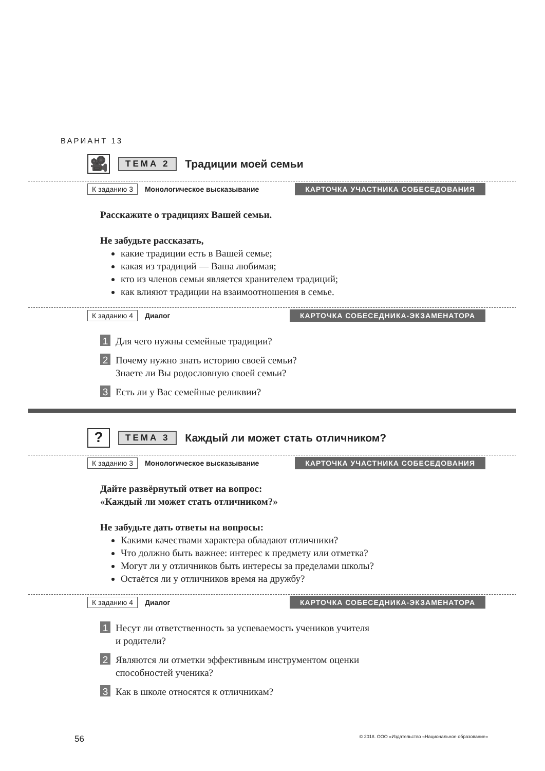ВАРИАНТ 13
🎥
ТЕМА 2
Традиции моей семьи
К заданию 3 Монологическое высказывание КАРТОЧКА УЧАСТНИКА СОБЕСЕДОВАНИЯ
Расскажите о традициях Вашей семьи.
Не забудьте рассказать,
какие традиции есть в Вашей семье;
какая из традиций — Ваша любимая;
кто из членов семьи является хранителем традиций;
как влияют традиции на взаимоотношения в семье.
К заданию 4 Диалог КАРТОЧКА СОБЕСЕДНИКА-ЭКЗАМЕНАТОРА
1 Для чего нужны семейные традиции?
2 Почему нужно знать историю своей семьи?
Знаете ли Вы родословную своей семьи?
3 Есть ли у Вас семейные реликвии?
?
ТЕМА 3
Каждый ли может стать отличником?
К заданию 3 Монологическое высказывание КАРТОЧКА УЧАСТНИКА СОБЕСЕДОВАНИЯ
Дайте развёрнутый ответ на вопрос:
«Каждый ли может стать отличником?»
Не забудьте дать ответы на вопросы:
Какими качествами характера обладают отличники?
Что должно быть важнее: интерес к предмету или отметка?
Могут ли у отличников быть интересы за пределами школы?
Остаётся ли у отличников время на дружбу?
К заданию 4 Диалог КАРТОЧКА СОБЕСЕДНИКА-ЭКЗАМЕНАТОРА
1 Несут ли ответственность за успеваемость учеников учителя
и родители?
2 Являются ли отметки эффективным инструментом оценки
способностей ученика?
3 Как в школе относятся к отличникам?
56 © 2018. ООО «Издательство «Национальное образование»